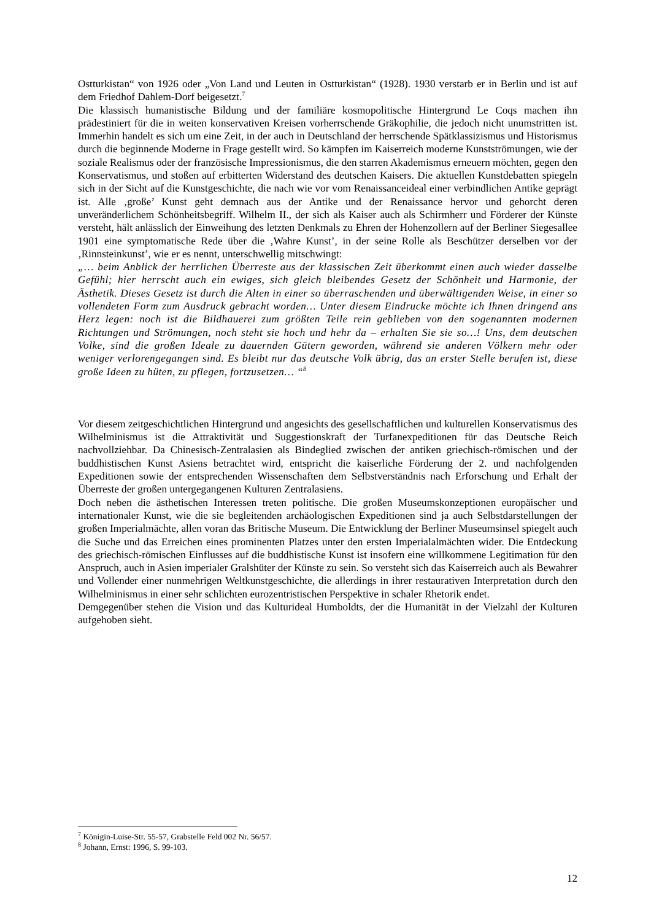Ostturkistan“ von 1926 oder „Von Land und Leuten in Ostturkistan“ (1928). 1930 verstarb er in Berlin und ist auf dem Friedhof Dahlem-Dorf beigesetzt.<sup>7</sup>
Die klassisch humanistische Bildung und der familiäre kosmopolitische Hintergrund Le Coqs machen ihn prädestiniert für die in weiten konservativen Kreisen vorherrschende Gräkophilie, die jedoch nicht unumstritten ist. Immerhin handelt es sich um eine Zeit, in der auch in Deutschland der herrschende Spätklassizismus und Historismus durch die beginnende Moderne in Frage gestellt wird. So kämpfen im Kaiserreich moderne Kunstströmungen, wie der soziale Realismus oder der französische Impressionismus, die den starren Akademismus erneuern möchten, gegen den Konservatismus, und stoßen auf erbitterten Widerstand des deutschen Kaisers. Die aktuellen Kunstdebatten spiegeln sich in der Sicht auf die Kunstgeschichte, die nach wie vor vom Renaissanceideal einer verbindlichen Antike geprägt ist. Alle ‚große’ Kunst geht demnach aus der Antike und der Renaissance hervor und gehorcht deren unveränderlichem Schönheitsbegriff. Wilhelm II., der sich als Kaiser auch als Schirmherr und Förderer der Künste versteht, hält anlässlich der Einweihung des letzten Denkmals zu Ehren der Hohenzollern auf der Berliner Siegesallee 1901 eine symptomatische Rede über die ‚Wahre Kunst’, in der seine Rolle als Beschützer derselben vor der ‚Rinnsteinkunst’, wie er es nennt, unterschwellig mitschwingt:
„… beim Anblick der herrlichen Überreste aus der klassischen Zeit überkommt einen auch wieder dasselbe Gefühl; hier herrscht auch ein ewiges, sich gleich bleibendes Gesetz der Schönheit und Harmonie, der Ästhetik. Dieses Gesetz ist durch die Alten in einer so überraschenden und überwältigenden Weise, in einer so vollendeten Form zum Ausdruck gebracht worden… Unter diesem Eindrucke möchte ich Ihnen dringend ans Herz legen: noch ist die Bildhauerei zum größten Teile rein geblieben von den sogenannten modernen Richtungen und Strömungen, noch steht sie hoch und hehr da – erhalten Sie sie so…! Uns, dem deutschen Volke, sind die großen Ideale zu dauernden Gütern geworden, während sie anderen Völkern mehr oder weniger verlorengegangen sind. Es bleibt nur das deutsche Volk übrig, das an erster Stelle berufen ist, diese große Ideen zu hüten, zu pflegen, fortzusetzen… “<sup>8</sup>
Vor diesem zeitgeschichtlichen Hintergrund und angesichts des gesellschaftlichen und kulturellen Konservatismus des Wilhelminismus ist die Attraktivität und Suggestionskraft der Turfanexpeditionen für das Deutsche Reich nachvollziehbar. Da Chinesisch-Zentralasien als Bindeglied zwischen der antiken griechisch-römischen und der buddhistischen Kunst Asiens betrachtet wird, entspricht die kaiserliche Förderung der 2. und nachfolgenden Expeditionen sowie der entsprechenden Wissenschaften dem Selbstverständnis nach Erforschung und Erhalt der Überreste der großen untergegangenen Kulturen Zentralasiens.
Doch neben die ästhetischen Interessen treten politische. Die großen Museumskonzeptionen europäischer und internationaler Kunst, wie die sie begleitenden archäologischen Expeditionen sind ja auch Selbstdarstellungen der großen Imperialmächte, allen voran das Britische Museum. Die Entwicklung der Berliner Museumsinsel spiegelt auch die Suche und das Erreichen eines prominenten Platzes unter den ersten Imperialalmächten wider. Die Entdeckung des griechisch-römischen Einflusses auf die buddhistische Kunst ist insofern eine willkommene Legitimation für den Anspruch, auch in Asien imperialer Gralshüter der Künste zu sein. So versteht sich das Kaiserreich auch als Bewahrer und Vollender einer nunmehrigen Weltkunstgeschichte, die allerdings in ihrer restaurativen Interpretation durch den Wilhelminismus in einer sehr schlichten eurozentristischen Perspektive in schaler Rhetorik endet.
Demgegenüber stehen die Vision und das Kulturideal Humboldts, der die Humanität in der Vielzahl der Kulturen aufgehoben sieht.
<sup>7</sup> Königin-Luise-Str. 55-57, Grabstelle Feld 002 Nr. 56/57.
<sup>8</sup> Johann, Ernst: 1996, S. 99-103.
12